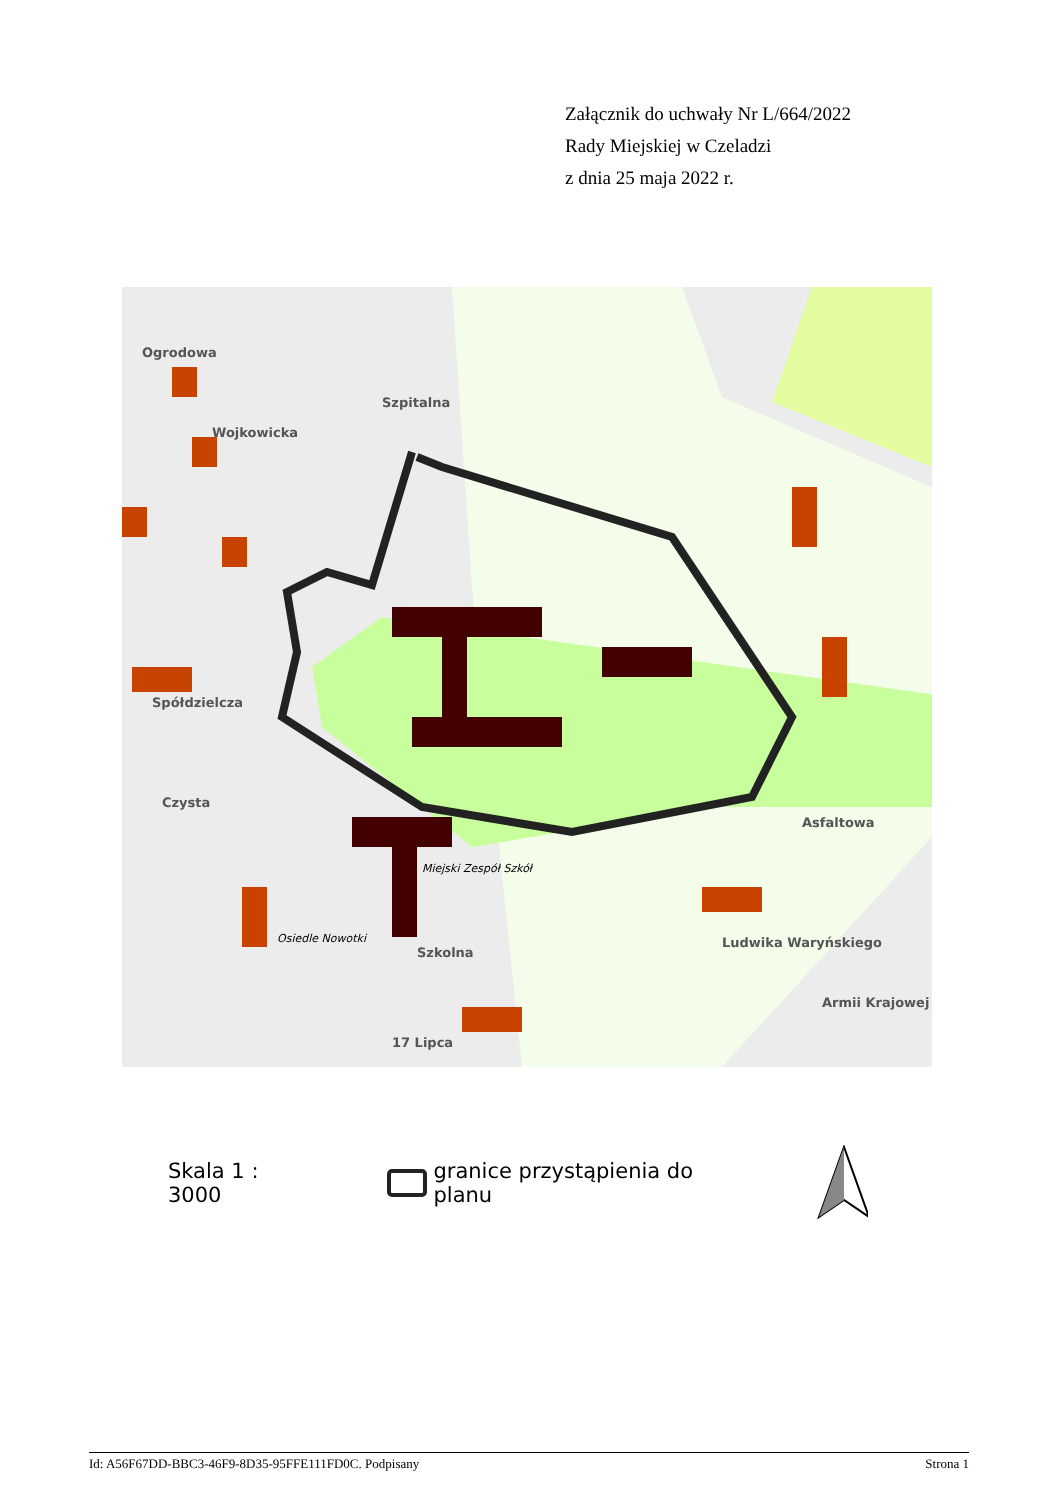Załącznik do uchwały Nr L/664/2022
Rady Miejskiej w Czeladzi
z dnia 25 maja 2022 r.
Miejski Zespół Szkół
Osiedle Nowotki
Szkolna
Asfaltowa
Czysta
Wojkowicka
Ogrodowa
Szpitalna
Spółdzielcza
Ludwika Waryńskiego
Armii Krajowej
17 Lipca
Skala 1 : 3000 granice przystąpienia do planu
Id: A56F67DD-BBC3-46F9-8D35-95FFE111FD0C. Podpisany Strona 1